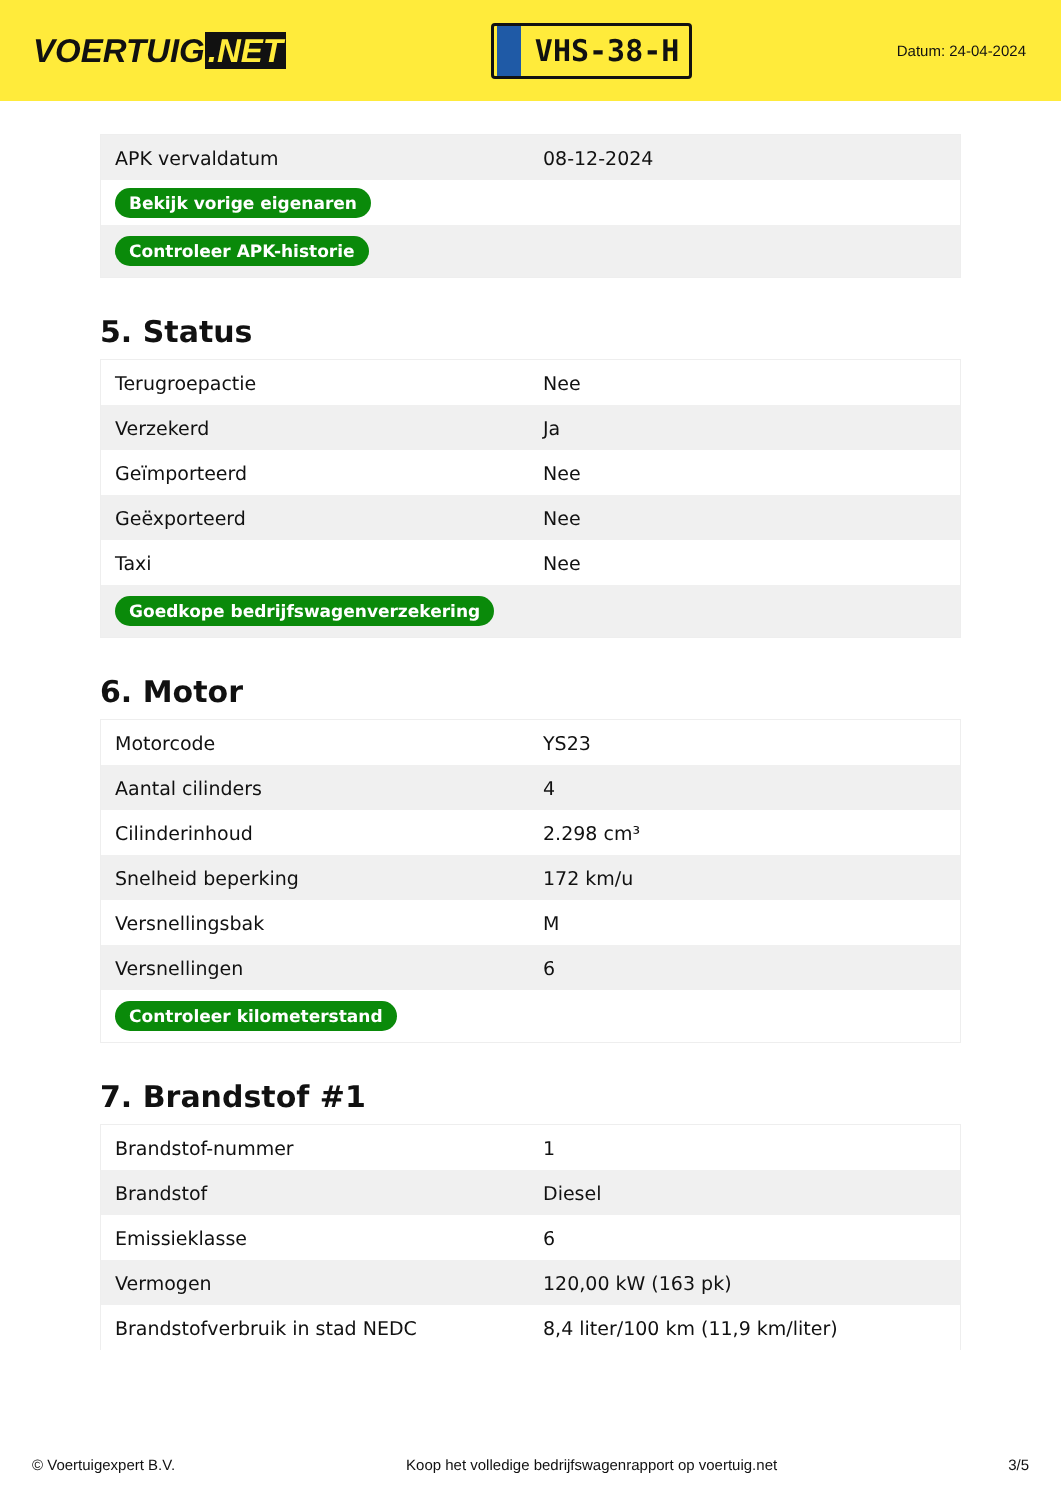VOERTUIG.NET
VHS-38-H
Datum: 24-04-2024
| APK vervaldatum | 08-12-2024 |
| Bekijk vorige eigenaren | |
| Controleer APK-historie | |
5. Status
| Terugroepactie | Nee |
| Verzekerd | Ja |
| Geïmporteerd | Nee |
| Geëxporteerd | Nee |
| Taxi | Nee |
| Goedkope bedrijfswagenverzekering | |
6. Motor
| Motorcode | YS23 |
| Aantal cilinders | 4 |
| Cilinderinhoud | 2.298 cm³ |
| Snelheid beperking | 172 km/u |
| Versnellingsbak | M |
| Versnellingen | 6 |
| Controleer kilometerstand | |
7. Brandstof #1
| Brandstof-nummer | 1 |
| Brandstof | Diesel |
| Emissieklasse | 6 |
| Vermogen | 120,00 kW (163 pk) |
| Brandstofverbruik in stad NEDC | 8,4 liter/100 km (11,9 km/liter) |
© Voertuigexpert B.V. Koop het volledige bedrijfswagenrapport op voertuig.net 3/5